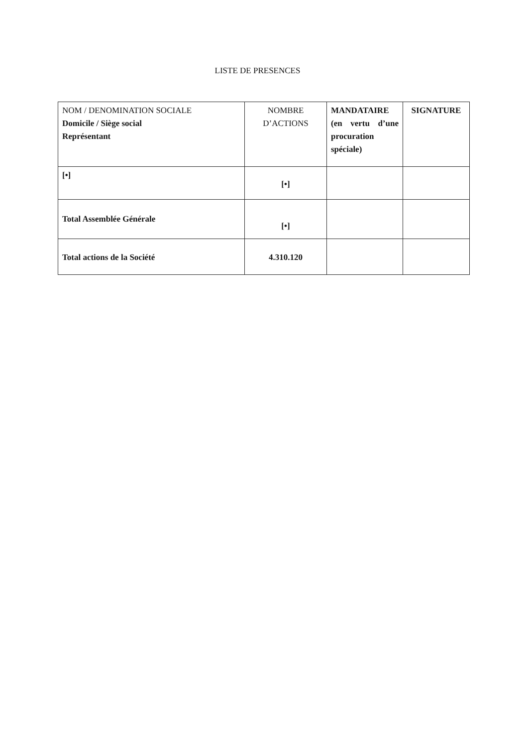LISTE DE PRESENCES
| NOM / DENOMINATION SOCIALE Domicile / Siège social Représentant | NOMBRE D’ACTIONS | MANDATAIRE (en vertu d’une procuration spéciale) | SIGNATURE |
| [•] | [•] | | |
| Total Assemblée Générale | [•] | | |
| Total actions de la Société | 4.310.120 | | |